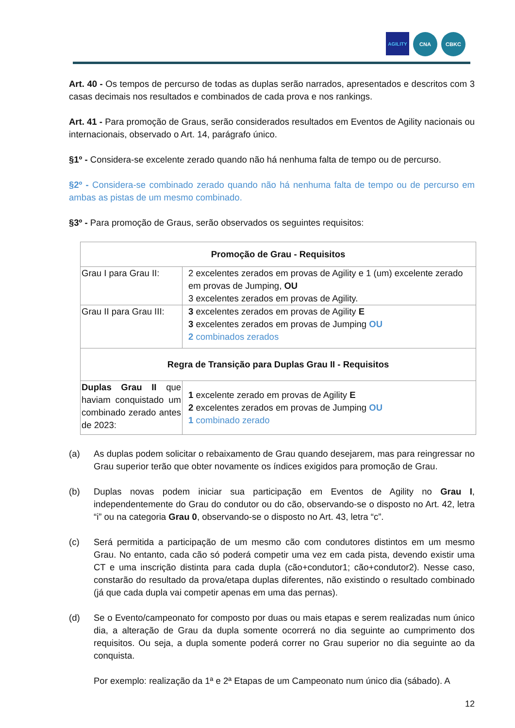AGILITY
CNA CBKC
Art. 40 - Os tempos de percurso de todas as duplas serão narrados, apresentados e descritos com 3 casas decimais nos resultados e combinados de cada prova e nos rankings.
Art. 41 - Para promoção de Graus, serão considerados resultados em Eventos de Agility nacionais ou internacionais, observado o Art. 14, parágrafo único.
§1º - Considera-se excelente zerado quando não há nenhuma falta de tempo ou de percurso.
§2º - Considera-se combinado zerado quando não há nenhuma falta de tempo ou de percurso em ambas as pistas de um mesmo combinado.
§3º - Para promoção de Graus, serão observados os seguintes requisitos:
| Promoção de Grau - Requisitos | |
| Grau I para Grau II: | 2 excelentes zerados em provas de Agility e 1 (um) excelente zerado em provas de Jumping, OU 3 excelentes zerados em provas de Agility. |
| Grau II para Grau III: | 3 excelentes zerados em provas de Agility E 3 excelentes zerados em provas de Jumping OU 2 combinados zerados |
| Regra de Transição para Duplas Grau II - Requisitos | |
| Duplas Grau II que haviam conquistado um combinado zerado antes de 2023: | 1 excelente zerado em provas de Agility E 2 excelentes zerados em provas de Jumping OU 1 combinado zerado |
(a) As duplas podem solicitar o rebaixamento de Grau quando desejarem, mas para reingressar no Grau superior terão que obter novamente os índices exigidos para promoção de Grau.
(b) Duplas novas podem iniciar sua participação em Eventos de Agility no Grau I, independentemente do Grau do condutor ou do cão, observando-se o disposto no Art. 42, letra “i” ou na categoria Grau 0, observando-se o disposto no Art. 43, letra “c”.
(c) Será permitida a participação de um mesmo cão com condutores distintos em um mesmo Grau. No entanto, cada cão só poderá competir uma vez em cada pista, devendo existir uma CT e uma inscrição distinta para cada dupla (cão+condutor1; cão+condutor2). Nesse caso, constarão do resultado da prova/etapa duplas diferentes, não existindo o resultado combinado (já que cada dupla vai competir apenas em uma das pernas).
(d) Se o Evento/campeonato for composto por duas ou mais etapas e serem realizadas num único dia, a alteração de Grau da dupla somente ocorrerá no dia seguinte ao cumprimento dos requisitos. Ou seja, a dupla somente poderá correr no Grau superior no dia seguinte ao da conquista.
Por exemplo: realização da 1ª e 2ª Etapas de um Campeonato num único dia (sábado). A
12